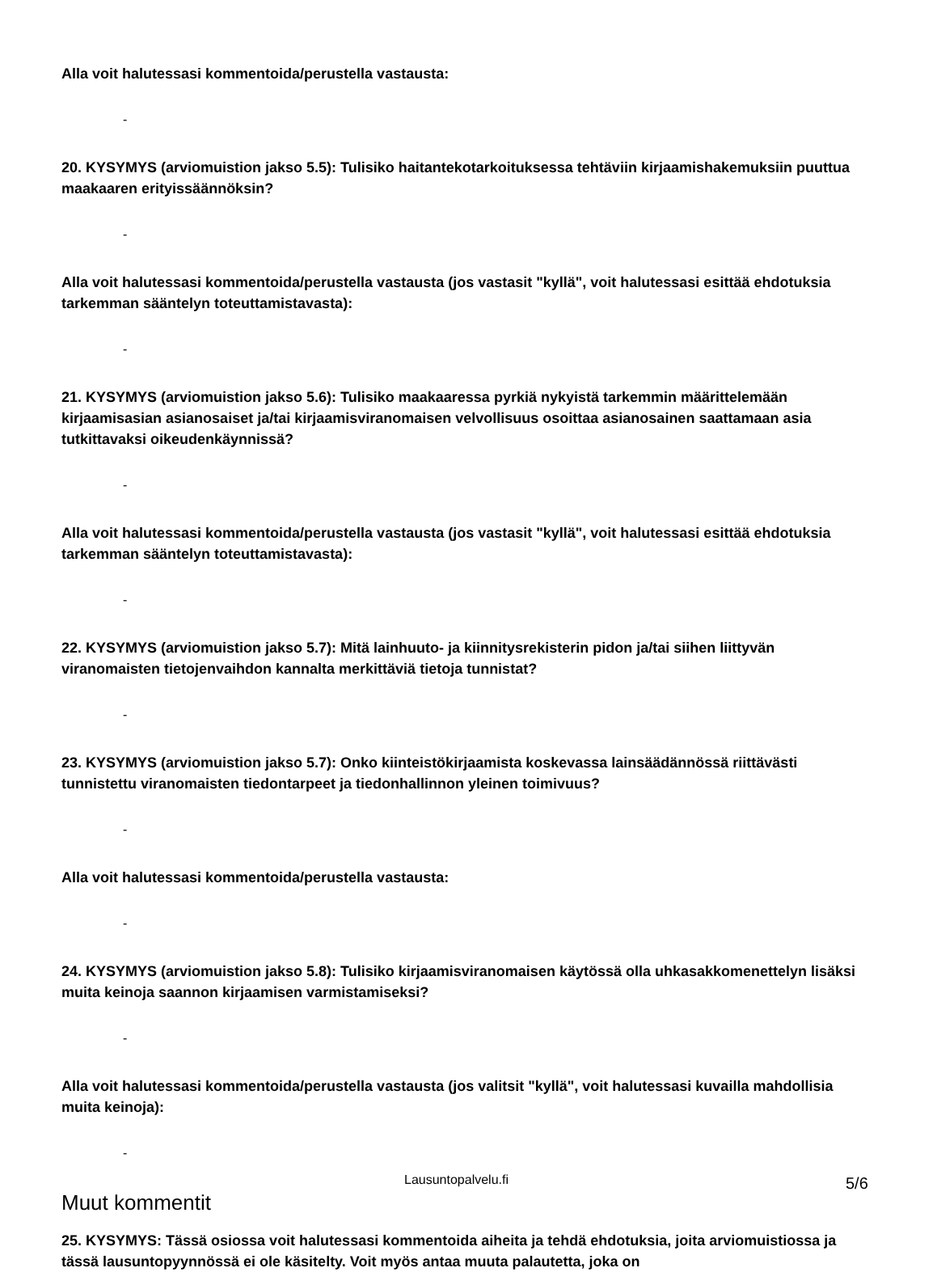Alla voit halutessasi kommentoida/perustella vastausta:
-
20. KYSYMYS (arviomuistion jakso 5.5): Tulisiko haitantekotarkoituksessa tehtäviin kirjaamishakemuksiin puuttua maakaaren erityissäännöksin?
-
Alla voit halutessasi kommentoida/perustella vastausta (jos vastasit "kyllä", voit halutessasi esittää ehdotuksia tarkemman sääntelyn toteuttamistavasta):
-
21. KYSYMYS (arviomuistion jakso 5.6): Tulisiko maakaaressa pyrkiä nykyistä tarkemmin määrittelemään kirjaamisasian asianosaiset ja/tai kirjaamisviranomaisen velvollisuus osoittaa asianosainen saattamaan asia tutkittavaksi oikeudenkäynnissä?
-
Alla voit halutessasi kommentoida/perustella vastausta (jos vastasit "kyllä", voit halutessasi esittää ehdotuksia tarkemman sääntelyn toteuttamistavasta):
-
22. KYSYMYS (arviomuistion jakso 5.7): Mitä lainhuuto- ja kiinnitysrekisterin pidon ja/tai siihen liittyvän viranomaisten tietojenvaihdon kannalta merkittäviä tietoja tunnistat?
-
23. KYSYMYS (arviomuistion jakso 5.7): Onko kiinteistökirjaamista koskevassa lainsäädännössä riittävästi tunnistettu viranomaisten tiedontarpeet ja tiedonhallinnon yleinen toimivuus?
-
Alla voit halutessasi kommentoida/perustella vastausta:
-
24. KYSYMYS (arviomuistion jakso 5.8): Tulisiko kirjaamisviranomaisen käytössä olla uhkasakkomenettelyn lisäksi muita keinoja saannon kirjaamisen varmistamiseksi?
-
Alla voit halutessasi kommentoida/perustella vastausta (jos valitsit "kyllä", voit halutessasi kuvailla mahdollisia muita keinoja):
-
Muut kommentit
25. KYSYMYS: Tässä osiossa voit halutessasi kommentoida aiheita ja tehdä ehdotuksia, joita arviomuistiossa ja tässä lausuntopyynnössä ei ole käsitelty. Voit myös antaa muuta palautetta, joka on
Lausuntopalvelu.fi 5/6